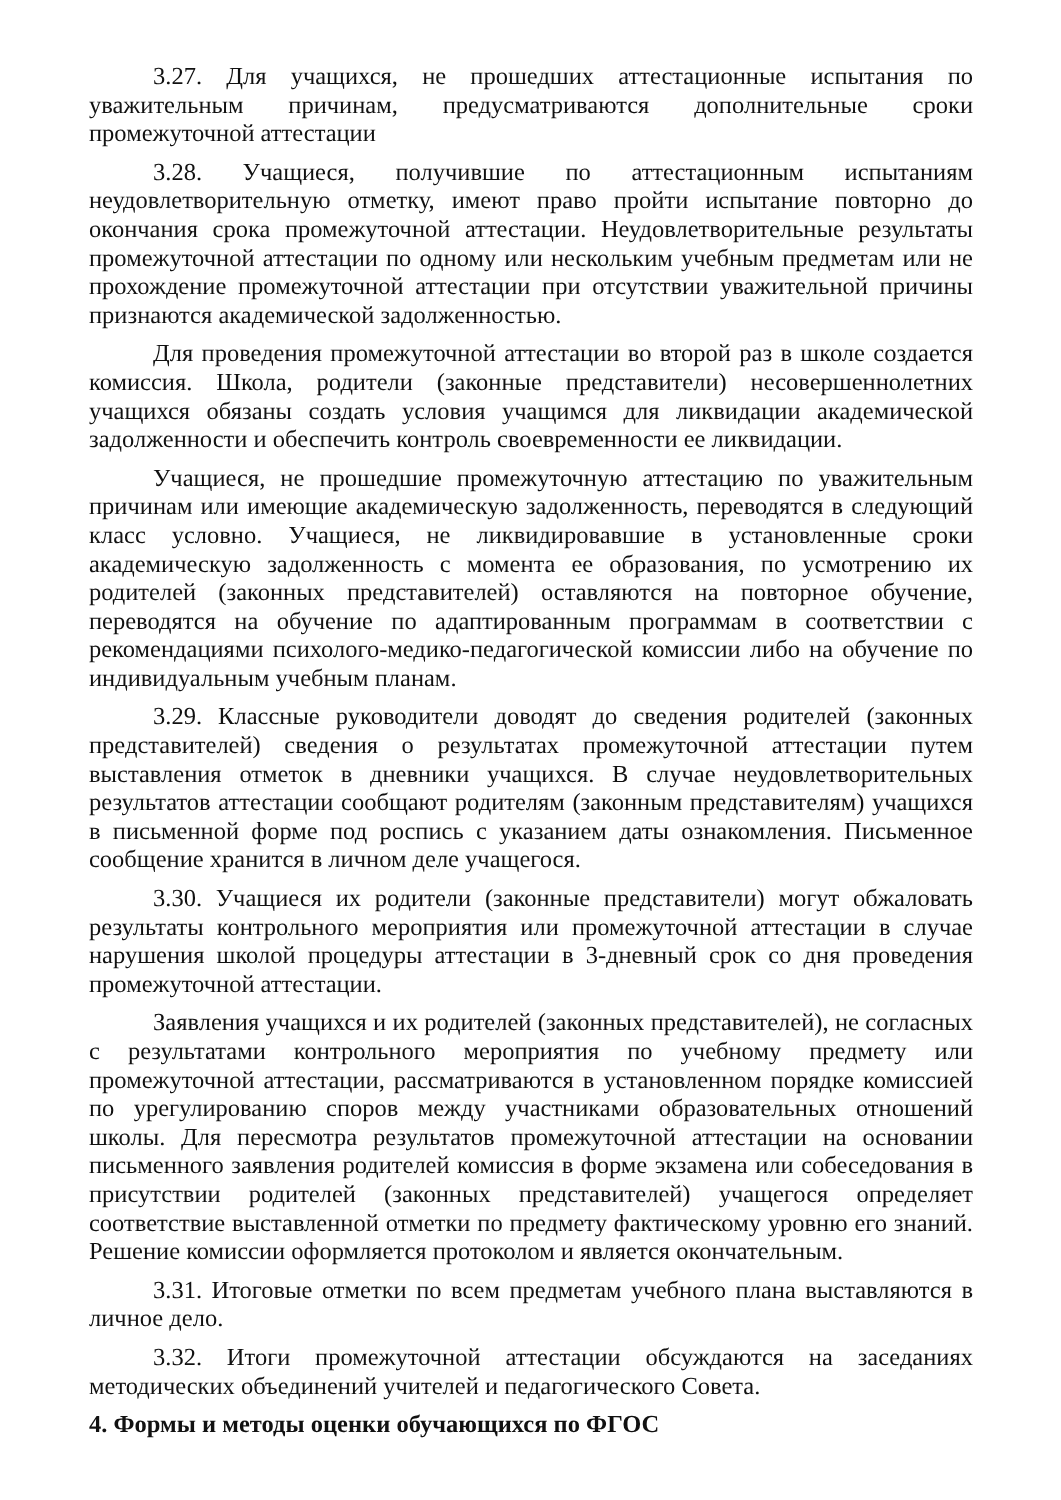3.27. Для учащихся, не прошедших аттестационные испытания по уважительным причинам, предусматриваются дополнительные сроки промежуточной аттестации
3.28. Учащиеся, получившие по аттестационным испытаниям неудовлетворительную отметку, имеют право пройти испытание повторно до окончания срока промежуточной аттестации. Неудовлетворительные результаты промежуточной аттестации по одному или нескольким учебным предметам или не прохождение промежуточной аттестации при отсутствии уважительной причины признаются академической задолженностью.
Для проведения промежуточной аттестации во второй раз в школе создается комиссия. Школа, родители (законные представители) несовершеннолетних учащихся обязаны создать условия учащимся для ликвидации академической задолженности и обеспечить контроль своевременности ее ликвидации.
Учащиеся, не прошедшие промежуточную аттестацию по уважительным причинам или имеющие академическую задолженность, переводятся в следующий класс условно. Учащиеся, не ликвидировавшие в установленные сроки академическую задолженность с момента ее образования, по усмотрению их родителей (законных представителей) оставляются на повторное обучение, переводятся на обучение по адаптированным программам в соответствии с рекомендациями психолого-медико-педагогической комиссии либо на обучение по индивидуальным учебным планам.
3.29. Классные руководители доводят до сведения родителей (законных представителей) сведения о результатах промежуточной аттестации путем выставления отметок в дневники учащихся. В случае неудовлетворительных результатов аттестации сообщают родителям (законным представителям) учащихся в письменной форме под роспись с указанием даты ознакомления. Письменное сообщение хранится в личном деле учащегося.
3.30. Учащиеся их родители (законные представители) могут обжаловать результаты контрольного мероприятия или промежуточной аттестации в случае нарушения школой процедуры аттестации в 3-дневный срок со дня проведения промежуточной аттестации.
Заявления учащихся и их родителей (законных представителей), не согласных с результатами контрольного мероприятия по учебному предмету или промежуточной аттестации, рассматриваются в установленном порядке комиссией по урегулированию споров между участниками образовательных отношений школы. Для пересмотра результатов промежуточной аттестации на основании письменного заявления родителей комиссия в форме экзамена или собеседования в присутствии родителей (законных представителей) учащегося определяет соответствие выставленной отметки по предмету фактическому уровню его знаний. Решение комиссии оформляется протоколом и является окончательным.
3.31. Итоговые отметки по всем предметам учебного плана выставляются в личное дело.
3.32. Итоги промежуточной аттестации обсуждаются на заседаниях методических объединений учителей и педагогического Совета.
4. Формы и методы оценки обучающихся по ФГОС